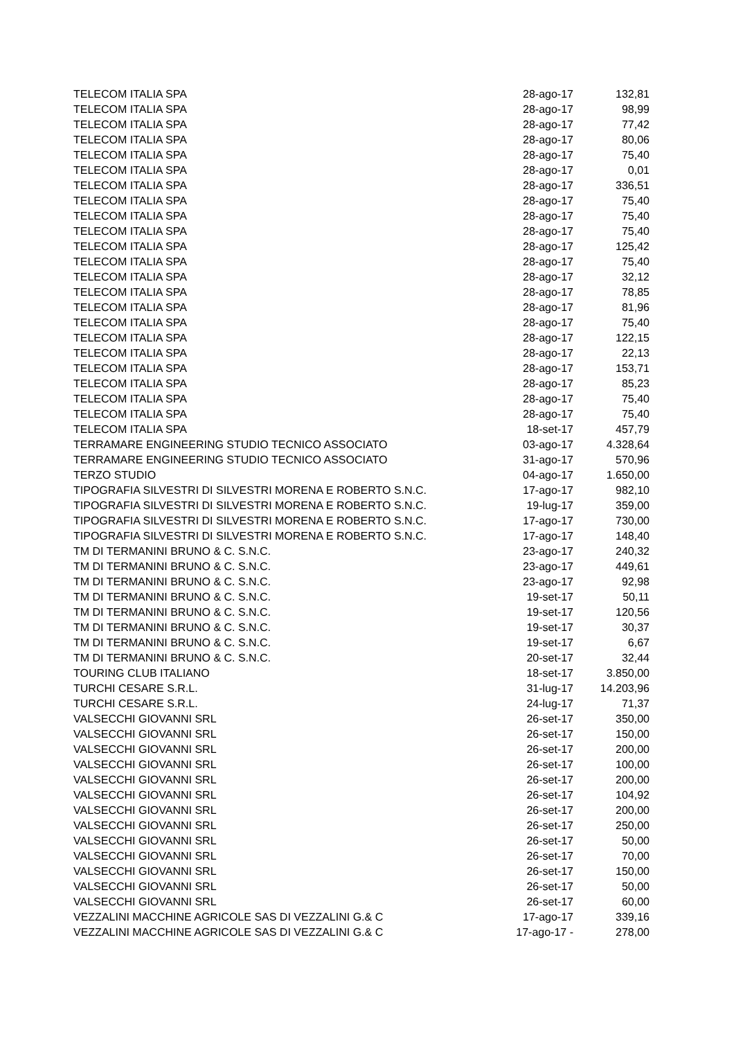| TELECOM ITALIA SPA | 28-ago-17 | 132,81 |
| TELECOM ITALIA SPA | 28-ago-17 | 98,99 |
| TELECOM ITALIA SPA | 28-ago-17 | 77,42 |
| TELECOM ITALIA SPA | 28-ago-17 | 80,06 |
| TELECOM ITALIA SPA | 28-ago-17 | 75,40 |
| TELECOM ITALIA SPA | 28-ago-17 | 0,01 |
| TELECOM ITALIA SPA | 28-ago-17 | 336,51 |
| TELECOM ITALIA SPA | 28-ago-17 | 75,40 |
| TELECOM ITALIA SPA | 28-ago-17 | 75,40 |
| TELECOM ITALIA SPA | 28-ago-17 | 75,40 |
| TELECOM ITALIA SPA | 28-ago-17 | 125,42 |
| TELECOM ITALIA SPA | 28-ago-17 | 75,40 |
| TELECOM ITALIA SPA | 28-ago-17 | 32,12 |
| TELECOM ITALIA SPA | 28-ago-17 | 78,85 |
| TELECOM ITALIA SPA | 28-ago-17 | 81,96 |
| TELECOM ITALIA SPA | 28-ago-17 | 75,40 |
| TELECOM ITALIA SPA | 28-ago-17 | 122,15 |
| TELECOM ITALIA SPA | 28-ago-17 | 22,13 |
| TELECOM ITALIA SPA | 28-ago-17 | 153,71 |
| TELECOM ITALIA SPA | 28-ago-17 | 85,23 |
| TELECOM ITALIA SPA | 28-ago-17 | 75,40 |
| TELECOM ITALIA SPA | 28-ago-17 | 75,40 |
| TELECOM ITALIA SPA | 18-set-17 | 457,79 |
| TERRAMARE ENGINEERING STUDIO TECNICO ASSOCIATO | 03-ago-17 | 4.328,64 |
| TERRAMARE ENGINEERING STUDIO TECNICO ASSOCIATO | 31-ago-17 | 570,96 |
| TERZO STUDIO | 04-ago-17 | 1.650,00 |
| TIPOGRAFIA SILVESTRI DI SILVESTRI MORENA E ROBERTO S.N.C. | 17-ago-17 | 982,10 |
| TIPOGRAFIA SILVESTRI DI SILVESTRI MORENA E ROBERTO S.N.C. | 19-lug-17 | 359,00 |
| TIPOGRAFIA SILVESTRI DI SILVESTRI MORENA E ROBERTO S.N.C. | 17-ago-17 | 730,00 |
| TIPOGRAFIA SILVESTRI DI SILVESTRI MORENA E ROBERTO S.N.C. | 17-ago-17 | 148,40 |
| TM DI TERMANINI BRUNO & C. S.N.C. | 23-ago-17 | 240,32 |
| TM DI TERMANINI BRUNO & C. S.N.C. | 23-ago-17 | 449,61 |
| TM DI TERMANINI BRUNO & C. S.N.C. | 23-ago-17 | 92,98 |
| TM DI TERMANINI BRUNO & C. S.N.C. | 19-set-17 | 50,11 |
| TM DI TERMANINI BRUNO & C. S.N.C. | 19-set-17 | 120,56 |
| TM DI TERMANINI BRUNO & C. S.N.C. | 19-set-17 | 30,37 |
| TM DI TERMANINI BRUNO & C. S.N.C. | 19-set-17 | 6,67 |
| TM DI TERMANINI BRUNO & C. S.N.C. | 20-set-17 | 32,44 |
| TOURING CLUB ITALIANO | 18-set-17 | 3.850,00 |
| TURCHI CESARE S.R.L. | 31-lug-17 | 14.203,96 |
| TURCHI CESARE S.R.L. | 24-lug-17 | 71,37 |
| VALSECCHI GIOVANNI SRL | 26-set-17 | 350,00 |
| VALSECCHI GIOVANNI SRL | 26-set-17 | 150,00 |
| VALSECCHI GIOVANNI SRL | 26-set-17 | 200,00 |
| VALSECCHI GIOVANNI SRL | 26-set-17 | 100,00 |
| VALSECCHI GIOVANNI SRL | 26-set-17 | 200,00 |
| VALSECCHI GIOVANNI SRL | 26-set-17 | 104,92 |
| VALSECCHI GIOVANNI SRL | 26-set-17 | 200,00 |
| VALSECCHI GIOVANNI SRL | 26-set-17 | 250,00 |
| VALSECCHI GIOVANNI SRL | 26-set-17 | 50,00 |
| VALSECCHI GIOVANNI SRL | 26-set-17 | 70,00 |
| VALSECCHI GIOVANNI SRL | 26-set-17 | 150,00 |
| VALSECCHI GIOVANNI SRL | 26-set-17 | 50,00 |
| VALSECCHI GIOVANNI SRL | 26-set-17 | 60,00 |
| VEZZALINI MACCHINE AGRICOLE SAS DI VEZZALINI G.& C | 17-ago-17 | 339,16 |
| VEZZALINI MACCHINE AGRICOLE SAS DI VEZZALINI G.& C | 17-ago-17 - | 278,00 |